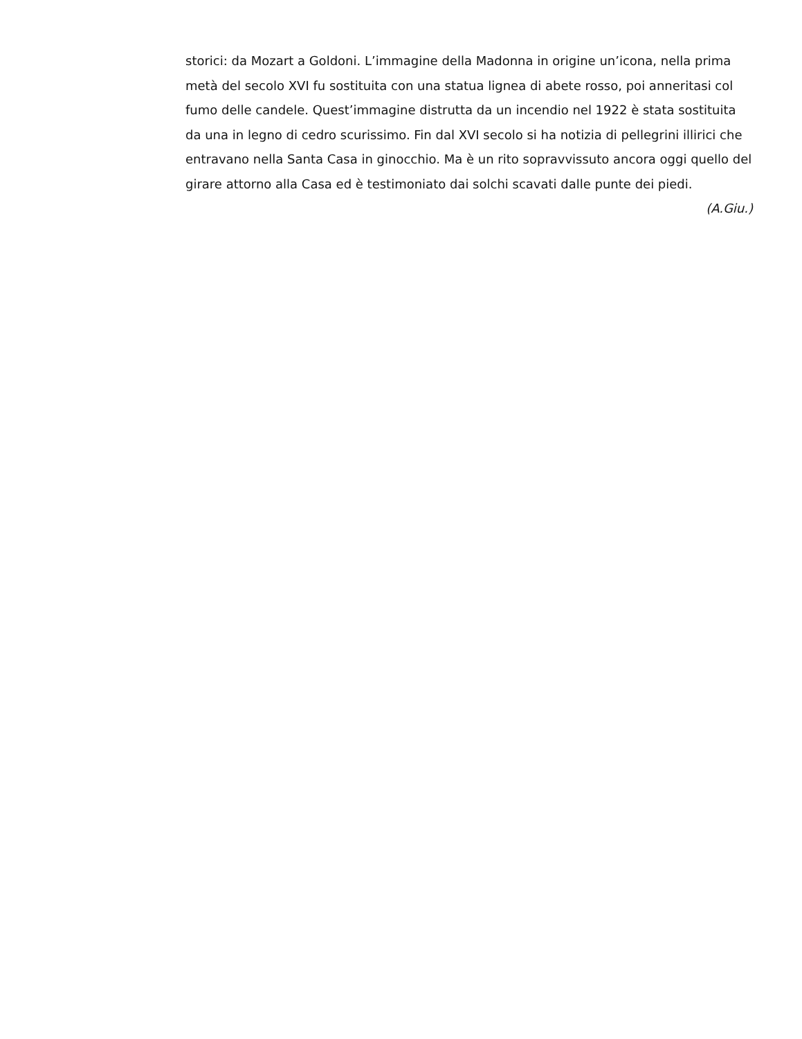storici: da Mozart a Goldoni. L’immagine della Madonna in origine un’icona, nella prima metà del secolo XVI fu sostituita con una statua lignea di abete rosso, poi anneritasi col fumo delle candele. Quest’immagine distrutta da un incendio nel 1922 è stata sostituita da una in legno di cedro scurissimo. Fin dal XVI secolo si ha notizia di pellegrini illirici che entravano nella Santa Casa in ginocchio. Ma è un rito sopravvissuto ancora oggi quello del girare attorno alla Casa ed è testimoniato dai solchi scavati dalle punte dei piedi.
(A.Giu.)